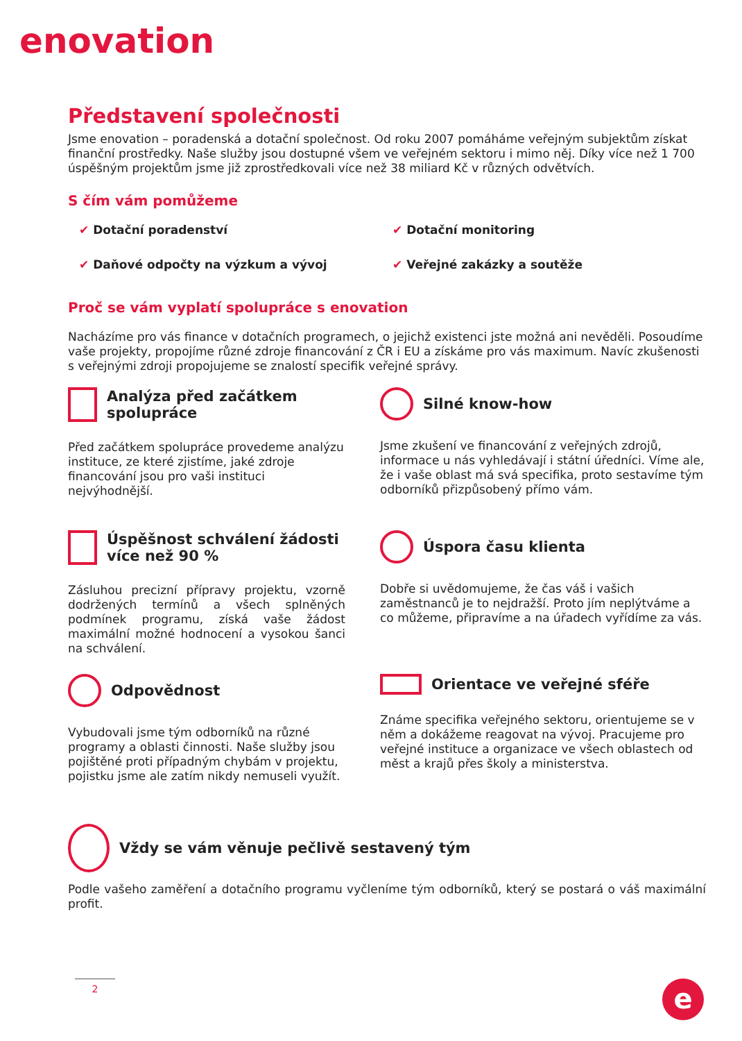enovation
Představení společnosti
Jsme enovation – poradenská a dotační společnost. Od roku 2007 pomáháme veřejným subjektům získat finanční prostředky. Naše služby jsou dostupné všem ve veřejném sektoru i mimo něj. Díky více než 1 700 úspěšným projektům jsme již zprostředkovali více než 38 miliard Kč v různých odvětvích.
S čím vám pomůžeme
✔ Dotační poradenství
✔ Dotační monitoring
✔ Daňové odpočty na výzkum a vývoj
✔ Veřejné zakázky a soutěže
Proč se vám vyplatí spolupráce s enovation
Nacházíme pro vás finance v dotačních programech, o jejichž existenci jste možná ani nevěděli. Posoudíme vaše projekty, propojíme různé zdroje financování z ČR i EU a získáme pro vás maximum. Navíc zkušenosti s veřejnými zdroji propojujeme se znalostí specifik veřejné správy.
Analýza před začátkem spolupráce
Před začátkem spolupráce provedeme analýzu instituce, ze které zjistíme, jaké zdroje financování jsou pro vaši instituci nejvýhodnější.
Silné know-how
Jsme zkušení ve financování z veřejných zdrojů, informace u nás vyhledávají i státní úředníci. Víme ale, že i vaše oblast má svá specifika, proto sestavíme tým odborníků přizpůsobený přímo vám.
Úspěšnost schválení žádosti více než 90 %
Zásluhou precizní přípravy projektu, vzorně dodržených termínů a všech splněných podmínek programu, získá vaše žádost maximální možné hodnocení a vysokou šanci na schválení.
Úspora času klienta
Dobře si uvědomujeme, že čas váš i vašich zaměstnanců je to nejdražší. Proto jím neplýtváme a co můžeme, připravíme a na úřadech vyřídíme za vás.
Odpovědnost
Vybudovali jsme tým odborníků na různé programy a oblasti činnosti. Naše služby jsou pojištěné proti případným chybám v projektu, pojistku jsme ale zatím nikdy nemuseli využít.
Orientace ve veřejné sféře
Známe specifika veřejného sektoru, orientujeme se v něm a dokážeme reagovat na vývoj. Pracujeme pro veřejné instituce a organizace ve všech oblastech od měst a krajů přes školy a ministerstva.
Vždy se vám věnuje pečlivě sestavený tým
Podle vašeho zaměření a dotačního programu vyčleníme tým odborníků, který se postará o váš maximální profit.
2 e